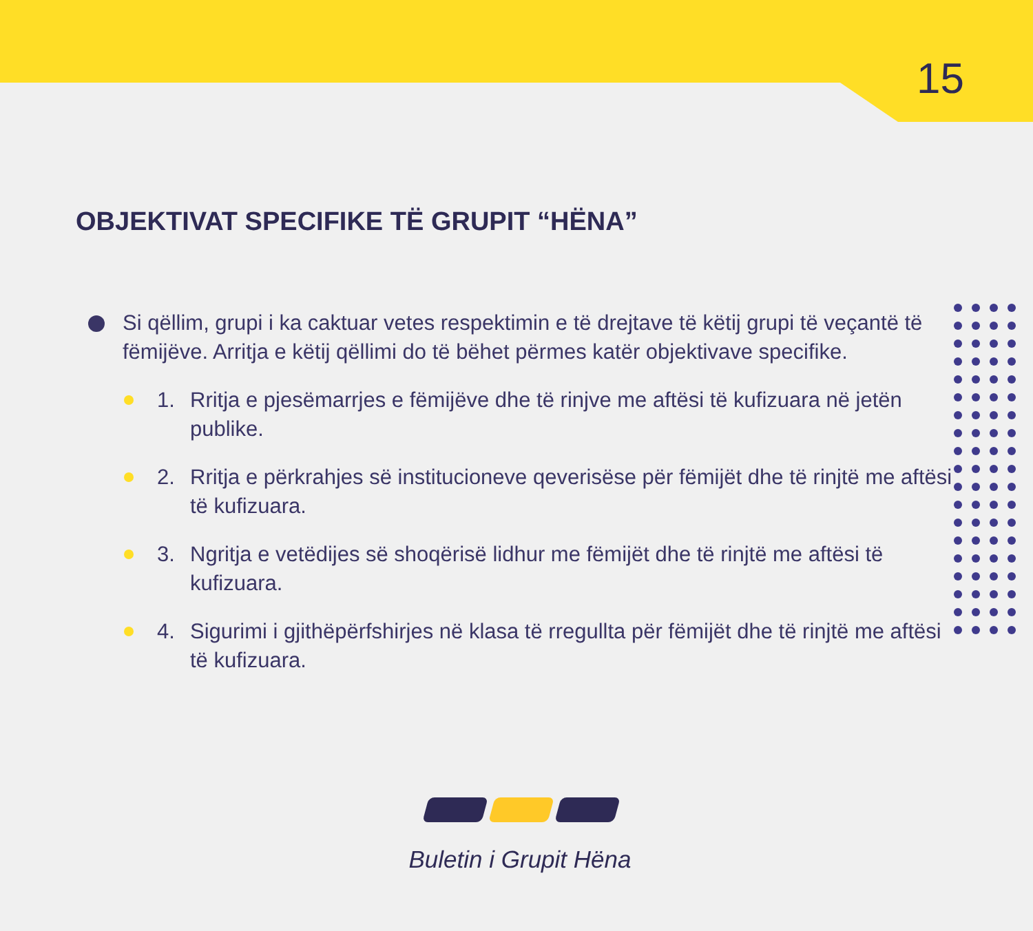15
OBJEKTIVAT SPECIFIKE TË GRUPIT “HËNA”
Si qëllim, grupi i ka caktuar vetes respektimin e të drejtave të këtij grupi të veçantë të fëmijëve. Arritja e këtij qëllimi do të bëhet përmes katër objektivave specifike.
1. Rritja e pjesëmarrjes e fëmijëve dhe të rinjve me aftësi të kufizuara në jetën publike.
2. Rritja e përkrahjes së institucioneve qeverisëse për fëmijët dhe të rinjtë me aftësi të kufizuara.
3. Ngritja e vetëdijes së shoqërisë lidhur me fëmijët dhe të rinjtë me aftësi të kufizuara.
4. Sigurimi i gjithëpërfshirjes në klasa të rregullta për fëmijët dhe të rinjtë me aftësi të kufizuara.
Buletin i Grupit Hëna